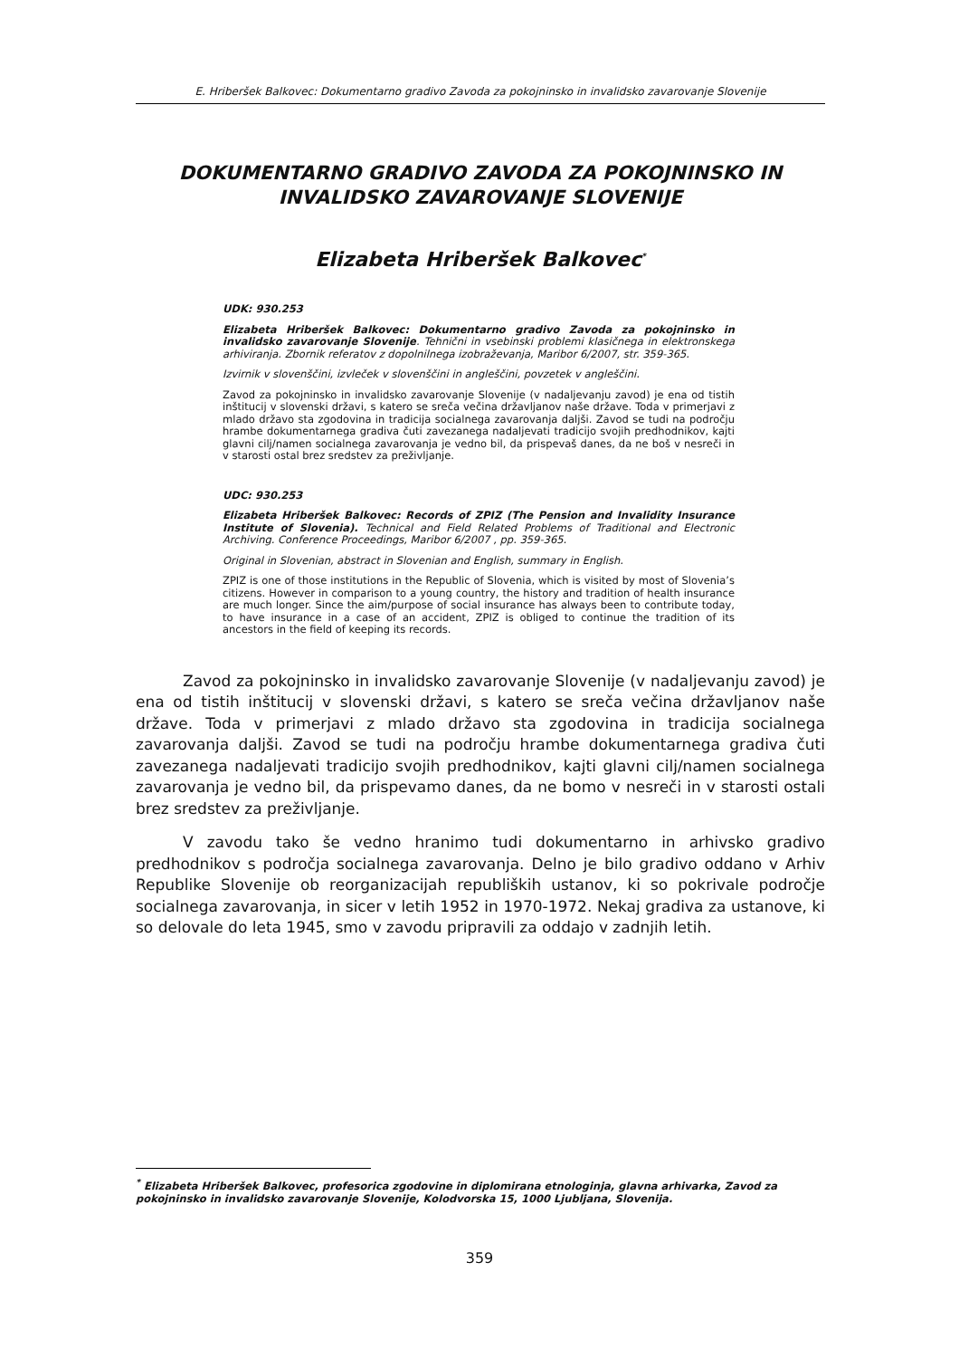E. Hriberšek Balkovec: Dokumentarno gradivo Zavoda za pokojninsko in invalidsko zavarovanje Slovenije
DOKUMENTARNO GRADIVO ZAVODA ZA POKOJNINSKO IN INVALIDSKO ZAVAROVANJE SLOVENIJE
Elizabeta Hriberšek Balkovec<sup>*</sup>
UDK: 930.253
Elizabeta Hriberšek Balkovec: Dokumentarno gradivo Zavoda za pokojninsko in invalidsko zavarovanje Slovenije. Tehnični in vsebinski problemi klasičnega in elektronskega arhiviranja. Zbornik referatov z dopolnilnega izobraževanja, Maribor 6/2007, str. 359-365.
Izvirnik v slovenščini, izvleček v slovenščini in angleščini, povzetek v angleščini.
Zavod za pokojninsko in invalidsko zavarovanje Slovenije (v nadaljevanju zavod) je ena od tistih inštitucij v slovenski državi, s katero se sreča večina državljanov naše države. Toda v primerjavi z mlado državo sta zgodovina in tradicija socialnega zavarovanja daljši. Zavod se tudi na področju hrambe dokumentarnega gradiva čuti zavezanega nadaljevati tradicijo svojih predhodnikov, kajti glavni cilj/namen socialnega zavarovanja je vedno bil, da prispevaš danes, da ne boš v nesreči in v starosti ostal brez sredstev za preživljanje.
UDC: 930.253
Elizabeta Hriberšek Balkovec: Records of ZPIZ (The Pension and Invalidity Insurance Institute of Slovenia). Technical and Field Related Problems of Traditional and Electronic Archiving. Conference Proceedings, Maribor 6/2007 , pp. 359-365.
Original in Slovenian, abstract in Slovenian and English, summary in English.
ZPIZ is one of those institutions in the Republic of Slovenia, which is visited by most of Slovenia’s citizens. However in comparison to a young country, the history and tradition of health insurance are much longer. Since the aim/purpose of social insurance has always been to contribute today, to have insurance in a case of an accident, ZPIZ is obliged to continue the tradition of its ancestors in the field of keeping its records.
Zavod za pokojninsko in invalidsko zavarovanje Slovenije (v nadaljevanju zavod) je ena od tistih inštitucij v slovenski državi, s katero se sreča večina državljanov naše države. Toda v primerjavi z mlado državo sta zgodovina in tradicija socialnega zavarovanja daljši. Zavod se tudi na področju hrambe dokumentarnega gradiva čuti zavezanega nadaljevati tradicijo svojih predhodnikov, kajti glavni cilj/namen socialnega zavarovanja je vedno bil, da prispevamo danes, da ne bomo v nesreči in v starosti ostali brez sredstev za preživljanje.
V zavodu tako še vedno hranimo tudi dokumentarno in arhivsko gradivo predhodnikov s področja socialnega zavarovanja. Delno je bilo gradivo oddano v Arhiv Republike Slovenije ob reorganizacijah republiških ustanov, ki so pokrivale področje socialnega zavarovanja, in sicer v letih 1952 in 1970-1972. Nekaj gradiva za ustanove, ki so delovale do leta 1945, smo v zavodu pripravili za oddajo v zadnjih letih.
<sup>*</sup> Elizabeta Hriberšek Balkovec, profesorica zgodovine in diplomirana etnologinja, glavna arhivarka, Zavod za pokojninsko in invalidsko zavarovanje Slovenije, Kolodvorska 15, 1000 Ljubljana, Slovenija.
359